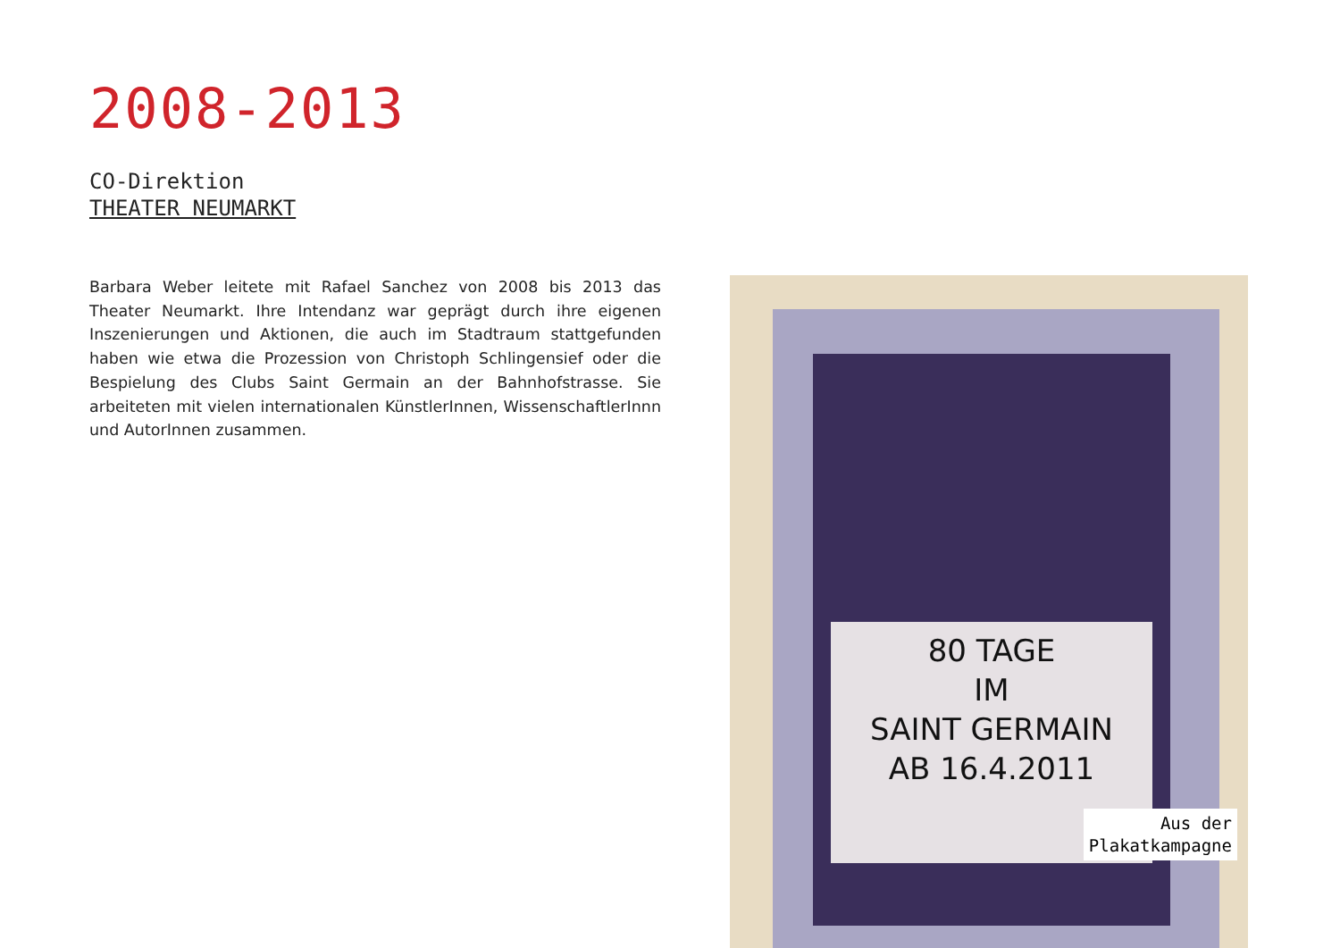2008-2013
CO-Direktion
THEATER NEUMARKT
Barbara Weber leitete mit Rafael Sanchez von 2008 bis 2013 das Theater Neumarkt. Ihre Intendanz war geprägt durch ihre eigenen Inszenierun­gen und Aktionen, die auch im Stadtraum stattgefunden haben wie etwa die Prozession von Christoph Schlingensief oder die Bespielung des Clubs Saint Germain an der Bahnhofstrasse. Sie arbeiteten mit vielen interna­tionalen KünstlerInnen, WissenschaftlerInnn und AutorInnen zusammen.
80 TAGE
IM
SAINT GERMAIN
AB 16.4.2011
Aus der
Plakatkampagne